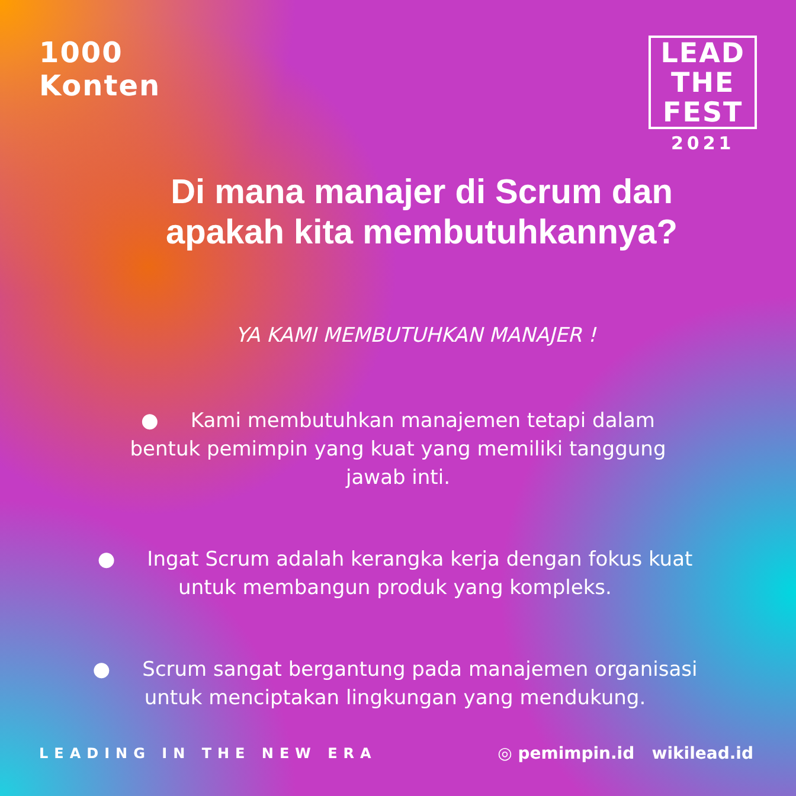1000
Konten
LEAD
THE
FEST
2021
Di mana manajer di Scrum dan apakah kita membutuhkannya?
YA KAMI MEMBUTUHKAN MANAJER !
● Kami membutuhkan manajemen tetapi dalam bentuk pemimpin yang kuat yang memiliki tanggung jawab inti.
● Ingat Scrum adalah kerangka kerja dengan fokus kuat untuk membangun produk yang kompleks.
● Scrum sangat bergantung pada manajemen organisasi untuk menciptakan lingkungan yang mendukung.
LEADING IN THE NEW ERA
◎ pemimpin.id wikilead.id